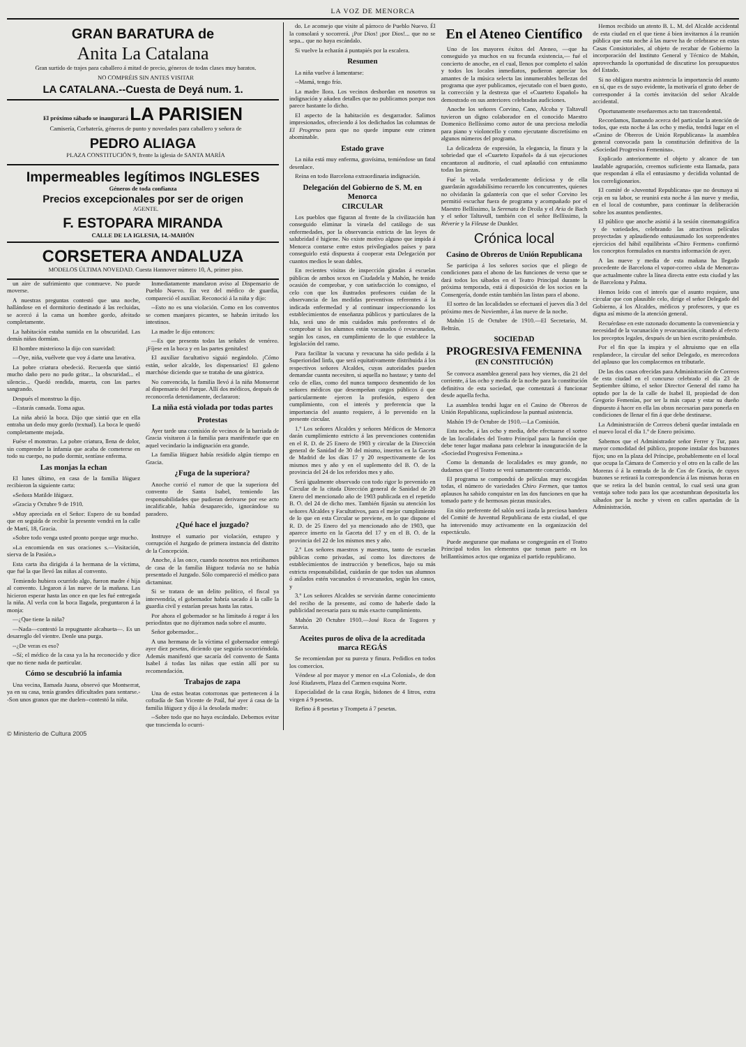LA VOZ DE MENORCA
GRAN BARATURA de
Anita La Catalana
Gran surtido de trajes para caballero á mitad de precio, géneros de todas clases muy baratos.
NO COMPRÉIS SIN ANTES VISITAR
LA CATALANA.--Cuesta de Deyá num. 1.
El próximo sábado se inaugurará LA PARISIEN
Camisería, Corbatería, géneros de punto y novedades para caballero y señora de
PEDRO ALIAGA
PLAZA CONSTITUCIÓN 9, frente la iglesia de SANTA MARÍA
Impermeables legítimos INGLESES
Géneros de toda confianza
Precios excepcionales por ser de origen
AGENTE.
F. ESTOPARA MIRANDA
CALLE DE LA IGLESIA, 14.-MAHÓN
CORSETERA ANDALUZA
MODELOS ÚLTIMA NOVEDAD. Cuesta Hannover número 10, A, primer piso.
un aire de sufrimiento que conmueve. No puede moverse.
A nuestras preguntas contestó que una noche, hallándose en el dormitorio destinado á las recluidas, se acercó á la cama un hombre gordo, afeitado completamente.
La habitación estaba sumida en la obscuridad. Las demás niñas dormían.
El hombre misterioso la dijo con suavidad:
—Oye, niña, vuélvete que voy á darte una lavativa.
La pobre criatura obedeció. Recuerda que sintió mucho daño pero no pudo gritar... la obscuridad... el silencio... Quedó rendida, muerta, con las partes sangrando.
Después el monstruo la dijo.
--Estarás cansada. Toma agua.
La niña abrió la boca. Dijo que sintió que en ella entraba un dedo muy gordo (textual). La boca le quedó completamente mojada.
Fuése el monstruo. La pobre criatura, llena de dolor, sin comprender la infamia que acaba de cometerse en todo su cuerpo, no pudo dormir, sentíase enferma.
Las monjas la echan
El lunes último, en casa de la familia Iñiguez recibieron la siguiente carta:
«Señora Matilde Iñiguez.
»Gracia y Octubre 9 de 1910.
»Muy apreciada en el Señor: Espero de su bondad que en seguida de recibir la presente vendrá en la calle de Martí, 18, Gracia.
»Sobre todo venga usted pronto porque urge mucho.
»La encomienda en sus oraciones s.—Visitación, sierva de la Pasión.»
Esta carta iba dirigida á la hermana de la víctima, que fué la que llevó las niñas al convento.
Temiendo hubiera ocurrido algo, fueron madre é hija al convento. Llegaron á las nueve de la mañana. Las hicieron esperar hasta las once en que les fué entregada la niña. Al verla con la boca llagada, preguntaron á la monja:
—¿Que tiene la niña?
—Nada—contestó la repugnante alcahueta—. Es un desarreglo del vientre. Denle una purga.
--¿De veras es eso?
--Sí; el médico de la casa ya la ha reconocido y dice que no tiene nada de particular.
Cómo se descubrió la infamia
Una vecina, llamada Juana, observó que Montserrat, ya en su casa, tenía grandes dificultades para sentarse.--Son unos granos que me duelen--contestó la niña.
Inmediatamente mandaron aviso al Dispensario de Pueblo Nuevo. En vez del médico de guardia, compareció el auxiliar. Reconoció á la niña y dijo:
--Esto no es una violación. Como en los conventos se comen manjares picantes, se habrán irritado los intestinos.
La madre le dijo entonces:
—Es que presenta todas las señales de venéreo. ¡Fíjese en la boca y en las partes genitales!
El auxiliar facultativo siguió negándolo. ¡Cómo están, señor alcalde, los dispensarios! El galeno marchóse diciendo que se trataba de una gástrica.
No convencida, la familia llevó á la niña Monserrat al dispensario del Parque. Allí dos médicos, después de reconocerla detenidamente, declararon:
La niña está violada por todas partes
Protestas
Ayer tarde una comisión de vecinos de la barriada de Gracia visitaron á la familia para manifestarle que en aquel vecindario la indignación era grande.
La familia Iñiguez había residido algún tiempo en Gracia.
¿Fuga de la superiora?
Anoche corrió el rumor de que la superiora del convento de Santa Isabel, temiendo las responsabilidades que pudieran derivarse por ese acto incalificable, había desaparecido, ignorándose su paradero.
¿Qué hace el juzgado?
Instruye el sumario por violación, estupro y corrupción el Juzgado de primera instancia del distrito de la Concepción.
Anoche, á las once, cuando nosotros nos retirábamos de casa de la familia Iñiguez todavía no se había presentado el Juzgado. Sólo compareció el médico para dictaminar.
Si se tratara de un delito político, el fiscal ya intervendría, el gobernador habría sacado á la calle la guardia civil y estarían presas hasta las ratas.
Por ahora el gobernador se ha limitado á rogar á los periodistas que no dijéramos nada sobre el asunto.
Señor gobernador...
A una hermana de la víctima el gobernador entregó ayer diez pesetas, diciendo que seguiría socorriéndola. Además manifestó que sacaría del convento de Santa Isabel á todas las niñas que están allí por su recomendación.
Trabajos de zapa
Una de estas beatas cotorronas que pertenecen á la cofradía de San Vicente de Paúl, fué ayer á casa de la familia Iñiguez y dijo á la desolada madre:
--Sobre todo que no haya escándalo. Debemos evitar que trascienda lo ocurri-
do. Le aconsejo que visite al párroco de Pueblo Nuevo. Él la consolará y socorrerá. ¡Por Dios! ¡por Dios!... que no se sepa... que no haya escándalo.
Si vuelve la echarán á puntapiés por la escalera.
Resumen
La niña vuelve á lamentarse:
--Mamá, tengo frío.
La madre llora. Los vecinos desbordan en nosotros su indignación y añaden detalles que no publicamos porque nos parece bastante lo dicho.
El aspecto de la habitación es desgarrador. Salimos impresionados, ofreciendo á los dedichados las columnas de El Progreso para que no quede impune este crimen abominable.
Estado grave
La niña está muy enferma, gravísima, temiéndose un fatal desenlace.
Reina en todo Barcelona extraordinaria indignación.
Delegación del Gobierno de S. M. en Menorca
CIRCULAR
Los pueblos que figuran al frente de la civilización han conseguido eliminar la viruela del catálogo de sus enfermedades, por la observancia estricta de las leyes de salubridad é higiene. No existe motivo alguno que impida á Menorca contarse entre estos privilegiados países y para conseguirlo está dispuesta á cooperar esta Delegación por cuantos medios le sean dables.
En recientes visitas de inspección giradas á escuelas públicas de ambos sexos en Ciudadela y Mahón, he tenido ocasión de comprobar, y con satisfacción lo consigno, el celo con que los ilustrados profesores cuidan de la observancia de las medidas preventivas referentes á la indicada enfermedad y al continuar inspeccionando los establecimientos de enseñanza públicos y particulares de la Isla, será uno de mis cuidados más preferentes el de comprobar si los alumnos están vacunados ó revacunados, según los casos, en cumplimiento de lo que establece la legislación del ramo.
Para facilitar la vacuna y revacuna ha sido pedida á la Superioridad linfa, que será equitativamente distribuida á los respectivos señores Alcaldes, cuyas autoridades pueden demandar cuanta necesiten, si aquella no bastase; y tanto del celo de ellas, como del nunca tampoco desmentido de los señores médicos que desempeñan cargos públicos ó que particularmente ejercen la profesión, espero den cumplimiento, con el interés y preferencia que la importancia del asunto requiere, á lo prevenido en la presente circular.
1.º Los señores Alcaldes y señores Médicos de Menorca darán cumplimiento estricto á las prevenciones contenidas en el R. D. de 25 Enero de 1903 y circular de la Dirección general de Sanidad de 30 del mismo, insertos en la Gaceta de Madrid de los días 17 y 20 respectivamente de los mismos mes y año y en el suplemento del B. O. de la provincia del 24 de los referidos mes y año.
Será igualmente observado con todo rigor lo prevenido en Circular de la citada Dirección general de Sanidad de 20 Enero del mencionado año de 1903 publicada en el repetido B. O. del 24 de dicho mes. También fijarán su atención los señores Alcaldes y Facultativos, para el mejor cumplimiento de lo que en esta Circular se previene, en lo que dispone el R. D. de 25 Enero del ya mencionado año de 1903, que aparece inserto en la Gaceta del 17 y en el B. O. de la provincia del 22 de los mismos mes y año.
2.º Los señores maestros y maestras, tanto de escuelas públicas como privadas, así como los directores de establecimientos de instrucción y beneficos, bajo su más estricta responsabilidad, cuidarán de que todos sus alumnos ó asilados estén vacunados ó revacunados, según los casos, y
3.º Los señores Alcaldes se servirán darme conocimiento del recibo de la presente, así como de haberle dado la publicidad necesaria para su más exacto cumplimiento.
Mahón 20 Octubre 1910.—José Roca de Togores y Saravia.
Aceites puros de oliva de la acreditada marca REGÁS
Se recomiendan por su pureza y finura. Pedidlos en todos los comercios.
Véndese al por mayor y menor en «La Colonial», de don José Riudavets, Plaza del Carmen esquina Norte.
Especialidad de la casa Regás, bidones de 4 litros, extra virgen á 9 pesetas.
Refino á 8 pesetas y Trompeta á 7 pesetas.
En el Ateneo Científico
Uno de los mayores éxitos del Ateneo, —que ha conseguido ya muchos en su fecunda existencia,— fué el concierto de anoche, en el cual, llenos por completo el salón y todos los locales inmediatos, pudieron apreciar los amantes de la música selecta las innumerables bellezas del programa que ayer publicamos, ejecutado con el buen gusto, la corrección y la destreza que el «Cuarteto Español» ha demostrado en sus anteriores celebradas audiciones.
Anoche los señores Corvino, Cano, Alcoba y Taltavull tuvieron un digno colaborador en el conocido Maestro Domenico Bellíssimo como autor de una preciosa melodía para piano y violoncello y como ejecutante discretísimo en algunos números del programa.
La delicadeza de expresión, la elegancia, la finura y la sobriedad que el «Cuarteto Español» da á sus ejecuciones encantaron al auditorio, el cual aplaudió con entusiasmo todas las piezas.
Fué la velada verdaderamente deliciosa y de ella guardarán agradabilísimo recuerdo los concurrentes, quienes no olvidarán la galantería con que el señor Corvino les permitió escuchar fuera de programa y acompañado por el Maestro Bellíssimo, la Serenata de Droila y el Aria de Bach y el señor Taltavull, también con el señor Bellíssimo, la Réverie y la Fileuse de Dunkler.
Crónica local
Casino de Obreros de Unión Republicana
Se participa á los señores socios que el pliego de condiciones para el abono de las funciones de verso que se dará todos los sábados en el Teatro Principal durante la próxima temporada, está á disposición de los socios en la Consergería, donde están también las listas para el abono.
El sorteo de las localidades se efectuará el jueves día 3 del próximo mes de Noviembre, á las nueve de la noche.
Mahón 15 de Octubre de 1910.—El Secretario, M. Beltrán.
SOCIEDAD
PROGRESIVA FEMENINA
(EN CONSTITUCIÓN)
Se convoca asamblea general para hoy viernes, día 21 del corriente, á las ocho y media de la noche para la constitución definitiva de esta sociedad, que comenzará á funcionar desde aquella fecha.
La asamblea tendrá lugar en el Casino de Obreros de Unión Republicana, suplicándose la puntual asistencia.
Mahón 19 de Octubre de 1910.—La Comisión.
Esta noche, á las ocho y media, debe efectuarse el sorteo de las localidades del Teatro Principal para la función que debe tener lugar mañana para celebrar la inauguración de la «Sociedad Progresiva Femenina.»
Como la demanda de localidades es muy grande, no dudamos que el Teatro se verá sumamente concurrido.
El programa se compondrá de películas muy escogidas todas, el número de variedades Chiro Fermen, que tantos aplausos ha sabido conquistar en las dos funciones en que ha tomado parte y de hermosas piezas musicales.
En sitio preferente del salón será izada la preciosa bandera del Comité de Juventud Republicana de esta ciudad, el que ha intervenido muy activamente en la organización del espectáculo.
Puede asegurarse que mañana se congregarán en el Teatro Principal todos los elementos que toman parte en los brillantísimos actos que organiza el partido republicano.
Hemos recibido un atento B. L. M. del Alcalde accidental de esta ciudad en el que tiene á bien invitarnos á la reunión pública que esta noche á las nueve ha de celebrarse en estas Casas Consistoriales, al objeto de recabar de Gobierno la incorporación del Instituto General y Técnico de Mahón, aprovechando la oportunidad de discutirse los presupuestos del Estado.
Si no obligara nuestra asistencia la importancia del asunto en sí, que es de suyo evidente, la motivaría el grato deber de corresponder á la cortés invitación del señor Alcalde accidental.
Oportunamente reseñaremos acto tan trascendental.
Recordamos, llamando acerca del particular la atención de todos, que esta noche á las ocho y media, tendrá lugar en el «Casino de Obreros de Unión Republicana» la asamblea general convocada para la constitución definitiva de la «Sociedad Progresiva Femenina».
Esplicado anteriormente el objeto y alcance de tan laudable agrupación, creemos suficiente esta llamada, para que respondan á ella el entusiasmo y decidida voluntad de los correligionarios.
El comité de «Juventud Republicana» que no desmaya ni ceja en su labor, se reunirá esta noche á las nueve y media, en el local de costumbre, para continuar la deliberación sobre los asuntos pendientes.
El público que anoche asistió á la sesión cinematográfica y de variedades, celebrando las atractivas películas proyectadas y aplaudiendo entusiasmado los sorprendentes ejercicios del hábil equilibrista «Chiro Fermen» confirmó los conceptos formulados en nuestra información de ayer.
A las nueve y media de esta mañana ha llegado procedente de Barcelona el vapor-correo «Isla de Menorca» que actualmente cubre la línea directa entre esta ciudad y las de Barcelona y Palma.
Hemos leído con el interés que el asunto requiere, una circular que con plausible celo, dirige el señor Delegado del Gobierno, á los Alcaldes, médicos y profesores, y que es digna así mismo de la atención general.
Recuérdase en este razonado documento la conveniencia y necesidad de la vacunación y revacunación, citando al efecto los preceptos legales, después de un bien escrito preámbulo.
Por el fin que la inspira y el altruismo que en ella resplandece, la circular del señor Delegado, es merecedora del aplauso que los complacemos en tributarle.
De las dos casas ofrecidas para Administración de Correos de esta ciudad en el concurso celebrado el día 23 de Septiembre último, el señor Director General del ramo ha optado por la de la calle de Isabel II, propiedad de don Gregorio Femenías, por ser la más capaz y estar su dueño dispuesto á hacer en ella las obras necesarias para ponerla en condiciones de llenar el fin á que debe destinarse.
La Administración de Correos deberá quedar instalada en el nuevo local el día 1.º de Enero próximo.
Sabemos que el Administrador señor Ferrer y Tur, para mayor comodidad del público, propone instalar dos buzones fijos; uno en la plaza del Príncipe, probablemente en el local que ocupa la Cámara de Comercio y el otro en la calle de las Moreras ó á la entrada de la de Cos de Gracia, de cuyos buzones se retirará la correspondencia á las mismas horas en que se retira la del buzón central, lo cual será una gran ventaja sobre todo para los que acostumbran depositarla los sábados por la noche y viven en calles apartadas de la Administración.
© Ministerio de Cultura 2005